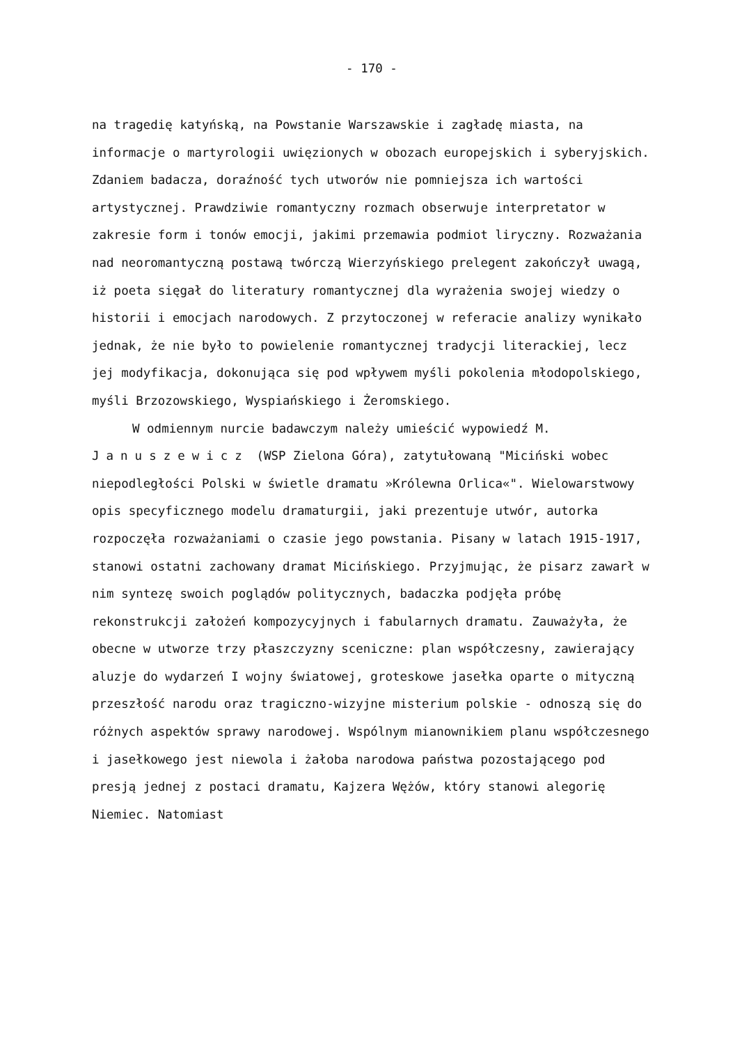- 170 -
na tragedię katyńską, na Powstanie Warszawskie i zagładę miasta, na informacje o martyrologii uwięzionych w obozach europejskich i syberyjskich. Zdaniem badacza, doraźność tych utworów nie pomniejsza ich wartości artystycznej. Prawdziwie romantyczny rozmach obserwuje interpretator w zakresie form i tonów emocji, jakimi przemawia podmiot liryczny. Rozważania nad neoromantyczną postawą twórczą Wierzyńskiego prelegent zakończył uwagą, iż poeta sięgał do literatury romantycznej dla wyrażenia swojej wiedzy o historii i emocjach narodowych. Z przytoczonej w referacie analizy wynikało jednak, że nie było to powielenie romantycznej tradycji literackiej, lecz jej modyfikacja, dokonująca się pod wpływem myśli pokolenia młodopolskiego, myśli Brzozowskiego, Wyspiańskiego i Żeromskiego.
W odmiennym nurcie badawczym należy umieścić wypowiedź M. Januszewicz (WSP Zielona Góra), zatytułowaną "Miciński wobec niepodległości Polski w świetle dramatu »Królewna Orlica«". Wielowarstwowy opis specyficznego modelu dramaturgii, jaki prezentuje utwór, autorka rozpoczęła rozważaniami o czasie jego powstania. Pisany w latach 1915-1917, stanowi ostatni zachowany dramat Micińskiego. Przyjmując, że pisarz zawarł w nim syntezę swoich poglądów politycznych, badaczka podjęła próbę rekonstrukcji założeń kompozycyjnych i fabularnych dramatu. Zauważyła, że obecne w utworze trzy płaszczyzny sceniczne: plan współczesny, zawierający aluzje do wydarzeń I wojny światowej, groteskowe jasełka oparte o mityczną przeszłość narodu oraz tragiczno-wizyjne misterium polskie - odnoszą się do różnych aspektów sprawy narodowej. Wspólnym mianownikiem planu współczesnego i jasełkowego jest niewola i żałoba narodowa państwa pozostającego pod presją jednej z postaci dramatu, Kajzera Wężów, który stanowi alegorię Niemiec. Natomiast